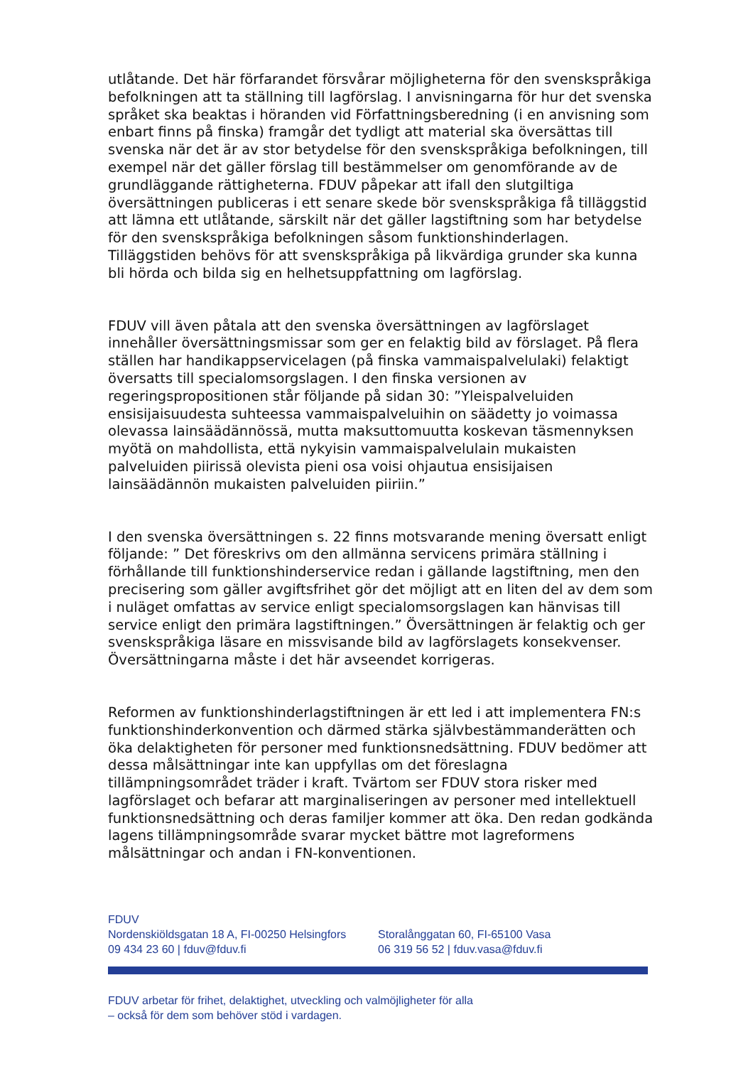utlåtande. Det här förfarandet försvårar möjligheterna för den svenskspråkiga befolkningen att ta ställning till lagförslag. I anvisningarna för hur det svenska språket ska beaktas i höranden vid Författningsberedning (i en anvisning som enbart finns på finska) framgår det tydligt att material ska översättas till svenska när det är av stor betydelse för den svenskspråkiga befolkningen, till exempel när det gäller förslag till bestämmelser om genomförande av de grundläggande rättigheterna. FDUV påpekar att ifall den slutgiltiga översättningen publiceras i ett senare skede bör svenskspråkiga få tilläggstid att lämna ett utlåtande, särskilt när det gäller lagstiftning som har betydelse för den svenskspråkiga befolkningen såsom funktionshinderlagen. Tilläggstiden behövs för att svenskspråkiga på likvärdiga grunder ska kunna bli hörda och bilda sig en helhetsuppfattning om lagförslag.
FDUV vill även påtala att den svenska översättningen av lagförslaget innehåller översättningsmissar som ger en felaktig bild av förslaget. På flera ställen har handikappservicelagen (på finska vammaispalvelulaki) felaktigt översatts till specialomsorgslagen. I den finska versionen av regeringspropositionen står följande på sidan 30: ”Yleispalveluiden ensisijaisuudesta suhteessa vammaispalveluihin on säädetty jo voimassa olevassa lainsäädännössä, mutta maksuttomuutta koskevan täsmennyksen myötä on mahdollista, että nykyisin vammaispalvelulain mukaisten palveluiden piirissä olevista pieni osa voisi ohjautua ensisijaisen lainsäädännön mukaisten palveluiden piiriin.”
I den svenska översättningen s. 22 finns motsvarande mening översatt enligt följande: ” Det föreskrivs om den allmänna servicens primära ställning i förhållande till funktionshinderservice redan i gällande lagstiftning, men den precisering som gäller avgiftsfrihet gör det möjligt att en liten del av dem som i nuläget omfattas av service enligt specialomsorgslagen kan hänvisas till service enligt den primära lagstiftningen.” Översättningen är felaktig och ger svenskspråkiga läsare en missvisande bild av lagförslagets konsekvenser. Översättningarna måste i det här avseendet korrigeras.
Reformen av funktionshinderlagstiftningen är ett led i att implementera FN:s funktionshinderkonvention och därmed stärka självbestämmanderätten och öka delaktigheten för personer med funktionsnedsättning. FDUV bedömer att dessa målsättningar inte kan uppfyllas om det föreslagna tillämpningsområdet träder i kraft. Tvärtom ser FDUV stora risker med lagförslaget och befarar att marginaliseringen av personer med intellektuell funktionsnedsättning och deras familjer kommer att öka. Den redan godkända lagens tillämpningsområde svarar mycket bättre mot lagreformens målsättningar och andan i FN-konventionen.
FDUV
Nordenskiöldsgatan 18 A, FI-00250 Helsingfors
09 434 23 60 | fduv@fduv.fi
Storalånggatan 60, FI-65100 Vasa
06 319 56 52 | fduv.vasa@fduv.fi
FDUV arbetar för frihet, delaktighet, utveckling och valmöjligheter för alla
– också för dem som behöver stöd i vardagen.